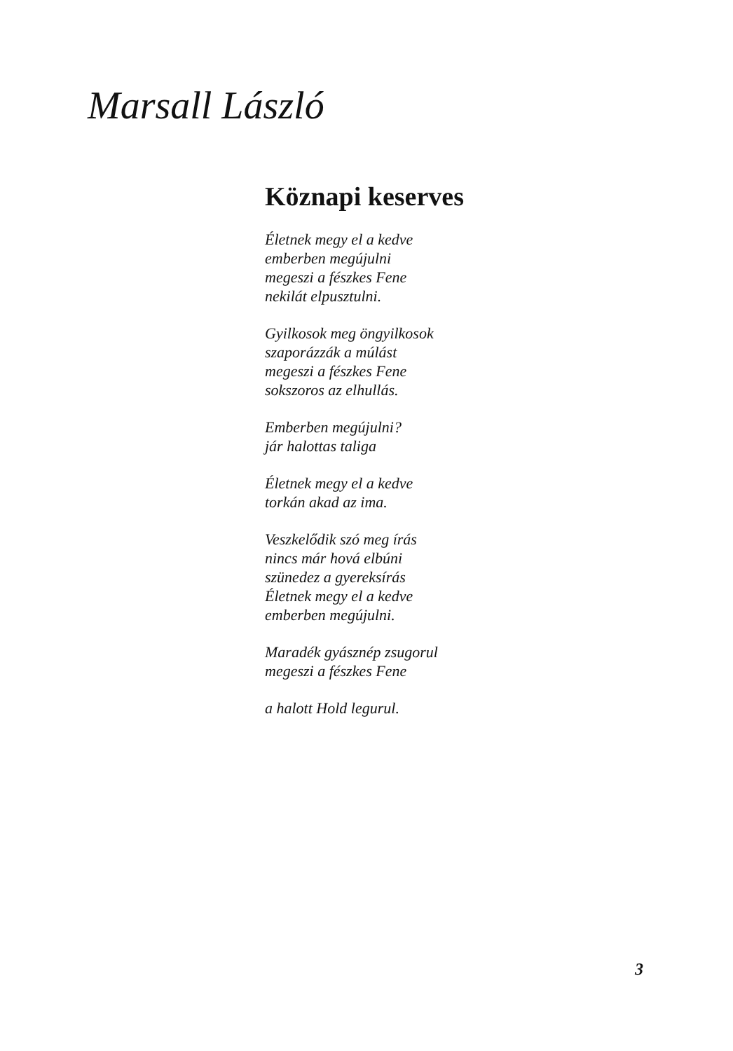Marsall László
Köznapi keserves
Életnek megy el a kedve
emberben megújulni
megeszi a fészkes Fene
nekilát elpusztulni.
Gyilkosok meg öngyilkosok
szaporázzák a múlást
megeszi a fészkes Fene
sokszoros az elhullás.
Emberben megújulni?
jár halottas taliga
Életnek megy el a kedve
torkán akad az ima.
Veszkelődik szó meg írás
nincs már hová elbúni
szünedez a gyereksírás
Életnek megy el a kedve
emberben megújulni.
Maradék gyásznép zsugorul
megeszi a fészkes Fene
a halott Hold legurul.
3